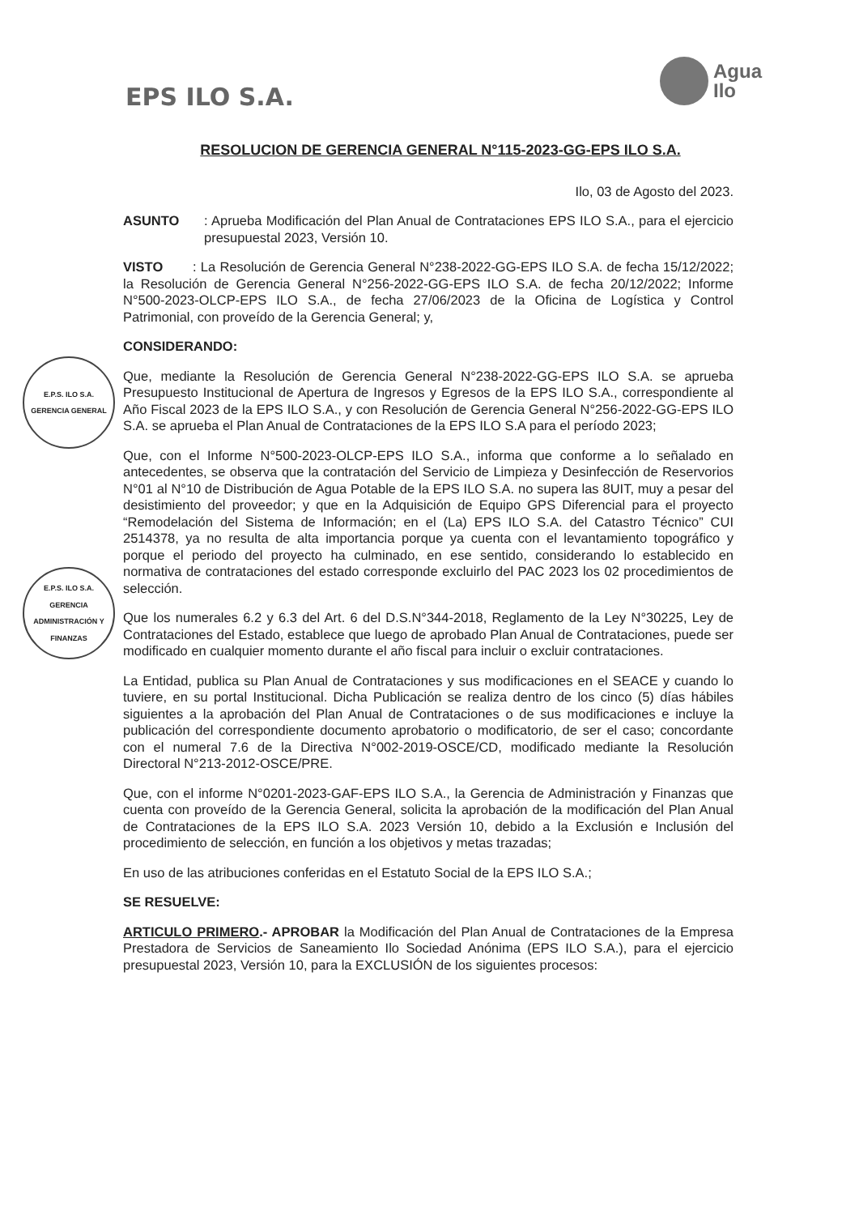EPS ILO S.A.
Agua
Ilo
E.P.S. ILO S.A.
GERENCIA GENERAL
E.P.S. ILO S.A.
GERENCIA ADMINISTRACIÓN Y FINANZAS
RESOLUCION DE GERENCIA GENERAL N°115-2023-GG-EPS ILO S.A.
Ilo, 03 de Agosto del 2023.
ASUNTO: Aprueba Modificación del Plan Anual de Contrataciones EPS ILO S.A., para el ejercicio presupuestal 2023, Versión 10.
VISTO : La Resolución de Gerencia General N°238-2022-GG-EPS ILO S.A. de fecha 15/12/2022; la Resolución de Gerencia General N°256-2022-GG-EPS ILO S.A. de fecha 20/12/2022; Informe N°500-2023-OLCP-EPS ILO S.A., de fecha 27/06/2023 de la Oficina de Logística y Control Patrimonial, con proveído de la Gerencia General; y,
CONSIDERANDO:
Que, mediante la Resolución de Gerencia General N°238-2022-GG-EPS ILO S.A. se aprueba Presupuesto Institucional de Apertura de Ingresos y Egresos de la EPS ILO S.A., correspondiente al Año Fiscal 2023 de la EPS ILO S.A., y con Resolución de Gerencia General N°256-2022-GG-EPS ILO S.A. se aprueba el Plan Anual de Contrataciones de la EPS ILO S.A para el período 2023;
Que, con el Informe N°500-2023-OLCP-EPS ILO S.A., informa que conforme a lo señalado en antecedentes, se observa que la contratación del Servicio de Limpieza y Desinfección de Reservorios N°01 al N°10 de Distribución de Agua Potable de la EPS ILO S.A. no supera las 8UIT, muy a pesar del desistimiento del proveedor; y que en la Adquisición de Equipo GPS Diferencial para el proyecto “Remodelación del Sistema de Información; en el (La) EPS ILO S.A. del Catastro Técnico” CUI 2514378, ya no resulta de alta importancia porque ya cuenta con el levantamiento topográfico y porque el periodo del proyecto ha culminado, en ese sentido, considerando lo establecido en normativa de contrataciones del estado corresponde excluirlo del PAC 2023 los 02 procedimientos de selección.
Que los numerales 6.2 y 6.3 del Art. 6 del D.S.N°344-2018, Reglamento de la Ley N°30225, Ley de Contrataciones del Estado, establece que luego de aprobado Plan Anual de Contrataciones, puede ser modificado en cualquier momento durante el año fiscal para incluir o excluir contrataciones.
La Entidad, publica su Plan Anual de Contrataciones y sus modificaciones en el SEACE y cuando lo tuviere, en su portal Institucional. Dicha Publicación se realiza dentro de los cinco (5) días hábiles siguientes a la aprobación del Plan Anual de Contrataciones o de sus modificaciones e incluye la publicación del correspondiente documento aprobatorio o modificatorio, de ser el caso; concordante con el numeral 7.6 de la Directiva N°002-2019-OSCE/CD, modificado mediante la Resolución Directoral N°213-2012-OSCE/PRE.
Que, con el informe N°0201-2023-GAF-EPS ILO S.A., la Gerencia de Administración y Finanzas que cuenta con proveído de la Gerencia General, solicita la aprobación de la modificación del Plan Anual de Contrataciones de la EPS ILO S.A. 2023 Versión 10, debido a la Exclusión e Inclusión del procedimiento de selección, en función a los objetivos y metas trazadas;
En uso de las atribuciones conferidas en el Estatuto Social de la EPS ILO S.A.;
SE RESUELVE:
ARTICULO PRIMERO.- APROBAR la Modificación del Plan Anual de Contrataciones de la Empresa Prestadora de Servicios de Saneamiento Ilo Sociedad Anónima (EPS ILO S.A.), para el ejercicio presupuestal 2023, Versión 10, para la EXCLUSIÓN de los siguientes procesos: